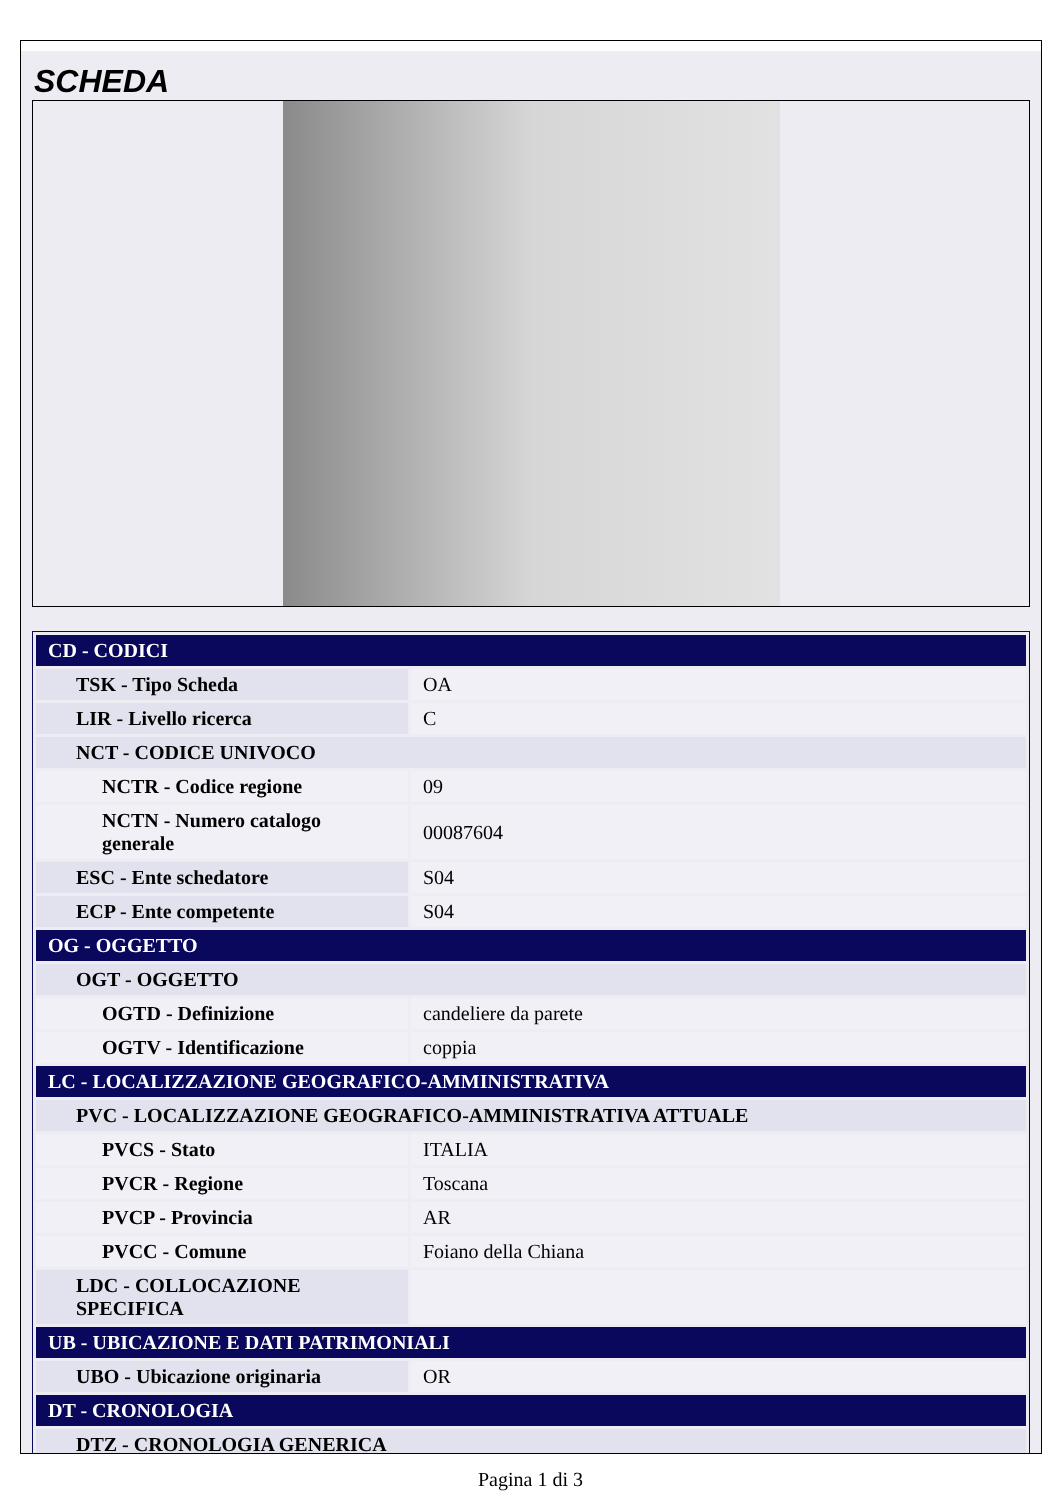SCHEDA
| CD - CODICI | |
| TSK - Tipo Scheda | OA |
| LIR - Livello ricerca | C |
| NCT - CODICE UNIVOCO | |
| NCTR - Codice regione | 09 |
| NCTN - Numero catalogo generale | 00087604 |
| ESC - Ente schedatore | S04 |
| ECP - Ente competente | S04 |
| OG - OGGETTO | |
| OGT - OGGETTO | |
| OGTD - Definizione | candeliere da parete |
| OGTV - Identificazione | coppia |
| LC - LOCALIZZAZIONE GEOGRAFICO-AMMINISTRATIVA | |
| PVC - LOCALIZZAZIONE GEOGRAFICO-AMMINISTRATIVA ATTUALE | |
| PVCS - Stato | ITALIA |
| PVCR - Regione | Toscana |
| PVCP - Provincia | AR |
| PVCC - Comune | Foiano della Chiana |
| LDC - COLLOCAZIONE SPECIFICA | |
| UB - UBICAZIONE E DATI PATRIMONIALI | |
| UBO - Ubicazione originaria | OR |
| DT - CRONOLOGIA | |
| DTZ - CRONOLOGIA GENERICA | |
Pagina 1 di 3